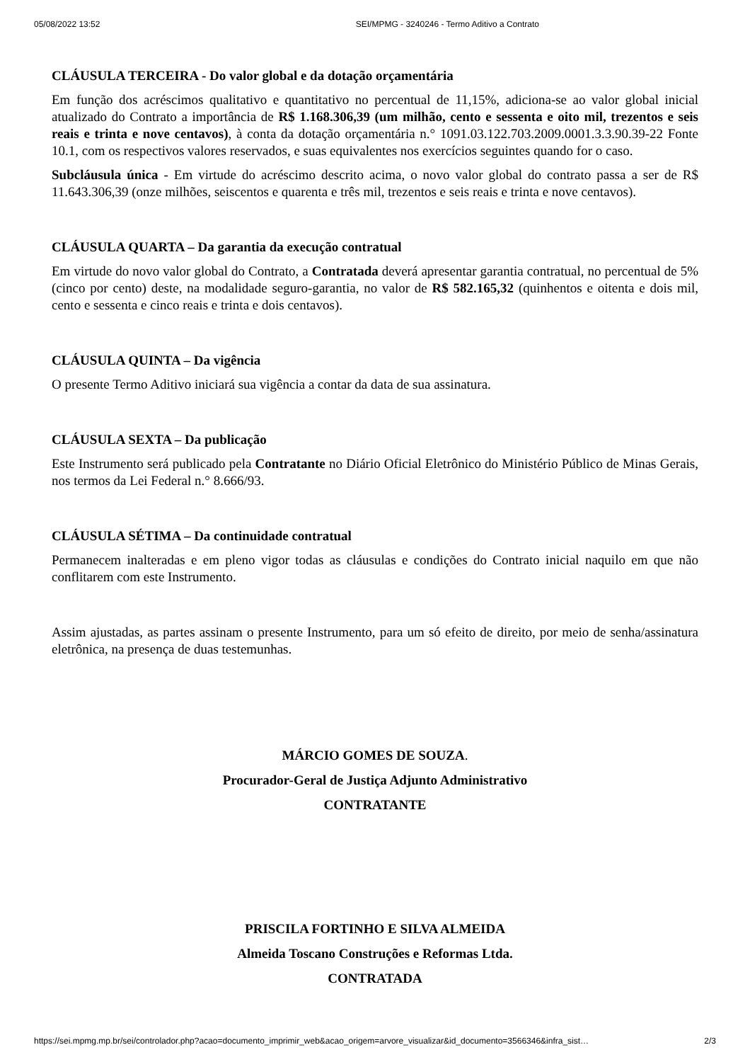05/08/2022 13:52 SEI/MPMG - 3240246 - Termo Aditivo a Contrato
CLÁUSULA TERCEIRA - Do valor global e da dotação orçamentária
Em função dos acréscimos qualitativo e quantitativo no percentual de 11,15%, adiciona-se ao valor global inicial atualizado do Contrato a importância de R$ 1.168.306,39 (um milhão, cento e sessenta e oito mil, trezentos e seis reais e trinta e nove centavos), à conta da dotação orçamentária n.° 1091.03.122.703.2009.0001.3.3.90.39-22 Fonte 10.1, com os respectivos valores reservados, e suas equivalentes nos exercícios seguintes quando for o caso.
Subcláusula única - Em virtude do acréscimo descrito acima, o novo valor global do contrato passa a ser de R$ 11.643.306,39 (onze milhões, seiscentos e quarenta e três mil, trezentos e seis reais e trinta e nove centavos).
CLÁUSULA QUARTA – Da garantia da execução contratual
Em virtude do novo valor global do Contrato, a Contratada deverá apresentar garantia contratual, no percentual de 5% (cinco por cento) deste, na modalidade seguro-garantia, no valor de R$ 582.165,32 (quinhentos e oitenta e dois mil, cento e sessenta e cinco reais e trinta e dois centavos).
CLÁUSULA QUINTA – Da vigência
O presente Termo Aditivo iniciará sua vigência a contar da data de sua assinatura.
CLÁUSULA SEXTA – Da publicação
Este Instrumento será publicado pela Contratante no Diário Oficial Eletrônico do Ministério Público de Minas Gerais, nos termos da Lei Federal n.° 8.666/93.
CLÁUSULA SÉTIMA – Da continuidade contratual
Permanecem inalteradas e em pleno vigor todas as cláusulas e condições do Contrato inicial naquilo em que não conflitarem com este Instrumento.
Assim ajustadas, as partes assinam o presente Instrumento, para um só efeito de direito, por meio de senha/assinatura eletrônica, na presença de duas testemunhas.
MÁRCIO GOMES DE SOUZA.
Procurador-Geral de Justiça Adjunto Administrativo
CONTRATANTE
PRISCILA FORTINHO E SILVA ALMEIDA
Almeida Toscano Construções e Reformas Ltda.
CONTRATADA
https://sei.mpmg.mp.br/sei/controlador.php?acao=documento_imprimir_web&acao_origem=arvore_visualizar&id_documento=3566346&infra_sist… 2/3